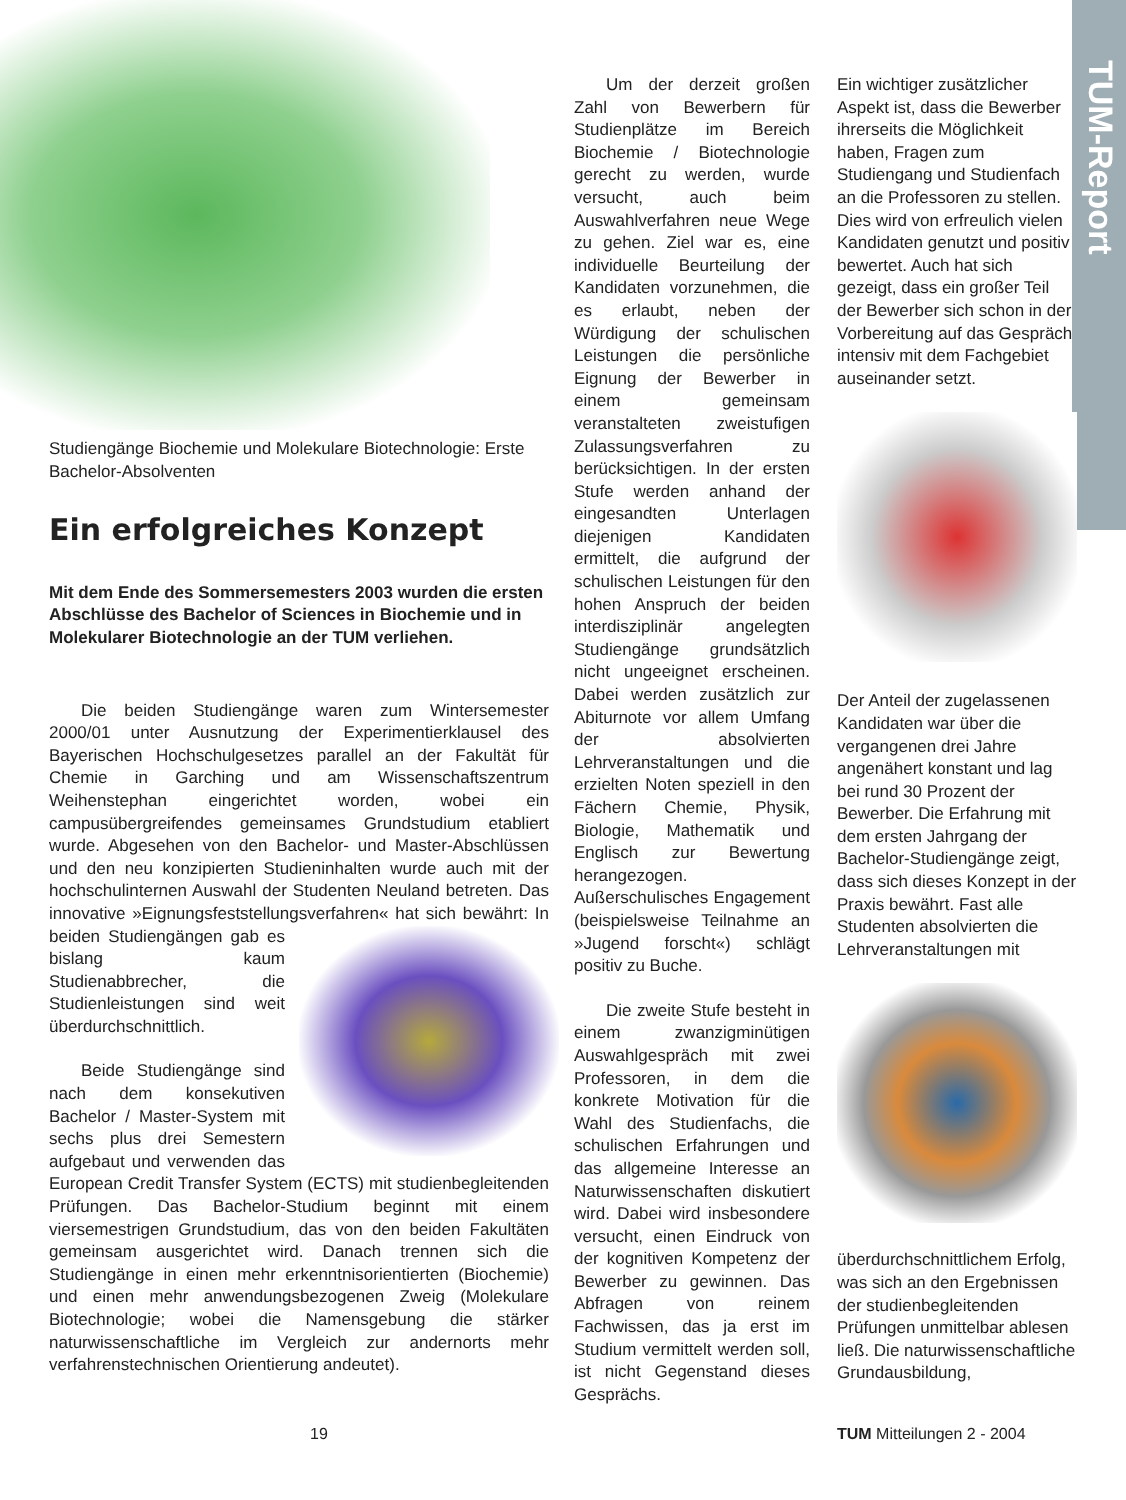TUM-Report
Studiengänge Biochemie und Molekulare Biotechnologie: Erste Bachelor-Absolventen
Ein erfolgreiches Konzept
Mit dem Ende des Sommersemesters 2003 wurden die ersten Abschlüsse des Bachelor of Sciences in Biochemie und in Molekularer Biotechnologie an der TUM verliehen.
Die beiden Studiengänge waren zum Wintersemester 2000/01 unter Ausnutzung der Experimentierklausel des Bayerischen Hochschulgesetzes parallel an der Fakultät für Chemie in Garching und am Wissenschaftszentrum Weihenstephan eingerichtet worden, wobei ein campusübergreifendes gemeinsames Grundstudium etabliert wurde. Abgesehen von den Bachelor- und Master-Abschlüssen und den neu konzipierten Studieninhalten wurde auch mit der hochschulinternen Auswahl der Studenten Neuland betreten. Das innovative »Eignungsfeststellungsverfahren« hat sich bewährt: In beiden Studiengängen gab es bislang kaum Studienabbrecher, die Studienleistungen sind weit überdurchschnittlich.
Beide Studiengänge sind nach dem konsekutiven Bachelor / Master-System mit sechs plus drei Semestern aufgebaut und verwenden das European Credit Transfer System (ECTS) mit studienbegleitenden Prüfungen. Das Bachelor-Studium beginnt mit einem viersemestrigen Grundstudium, das von den beiden Fakultäten gemeinsam ausgerichtet wird. Danach trennen sich die Studiengänge in einen mehr erkenntnisorientierten (Biochemie) und einen mehr anwendungsbezogenen Zweig (Molekulare Biotechnologie; wobei die Namensgebung die stärker naturwissenschaftliche im Vergleich zur andernorts mehr verfahrenstechnischen Orientierung andeutet).
Um der derzeit großen Zahl von Bewerbern für Studienplätze im Bereich Biochemie / Biotechnologie gerecht zu werden, wurde versucht, auch beim Auswahlverfahren neue Wege zu gehen. Ziel war es, eine individuelle Beurteilung der Kandidaten vorzunehmen, die es erlaubt, neben der Würdigung der schulischen Leistungen die persönliche Eignung der Bewerber in einem gemeinsam veranstalteten zweistufigen Zulassungsverfahren zu berücksichtigen. In der ersten Stufe werden anhand der eingesandten Unterlagen diejenigen Kandidaten ermittelt, die aufgrund der schulischen Leistungen für den hohen Anspruch der beiden interdisziplinär angelegten Studiengänge grundsätzlich nicht ungeeignet erscheinen. Dabei werden zusätzlich zur Abiturnote vor allem Umfang der absolvierten Lehrveranstaltungen und die erzielten Noten speziell in den Fächern Chemie, Physik, Biologie, Mathematik und Englisch zur Bewertung herangezogen. Außerschulisches Engagement (beispielsweise Teilnahme an »Jugend forscht«) schlägt positiv zu Buche.
Die zweite Stufe besteht in einem zwanzigminütigen Auswahlgespräch mit zwei Professoren, in dem die konkrete Motivation für die Wahl des Studienfachs, die schulischen Erfahrungen und das allgemeine Interesse an Naturwissenschaften diskutiert wird. Dabei wird insbesondere versucht, einen Eindruck von der kognitiven Kompetenz der Bewerber zu gewinnen. Das Abfragen von reinem Fachwissen, das ja erst im Studium vermittelt werden soll, ist nicht Gegenstand dieses Gesprächs.
Ein wichtiger zusätzlicher Aspekt ist, dass die Bewerber ihrerseits die Möglichkeit haben, Fragen zum Studiengang und Studienfach an die Professoren zu stellen. Dies wird von erfreulich vielen Kandidaten genutzt und positiv bewertet. Auch hat sich gezeigt, dass ein großer Teil der Bewerber sich schon in der Vorbereitung auf das Gespräch intensiv mit dem Fachgebiet auseinander setzt.
Der Anteil der zugelassenen Kandidaten war über die vergangenen drei Jahre angenähert konstant und lag bei rund 30 Prozent der Bewerber. Die Erfahrung mit dem ersten Jahrgang der Bachelor-Studiengänge zeigt, dass sich dieses Konzept in der Praxis bewährt. Fast alle Studenten absolvierten die Lehrveranstaltungen mit
überdurchschnittlichem Erfolg, was sich an den Ergebnissen der studienbegleitenden Prüfungen unmittelbar ablesen ließ. Die naturwissenschaftliche Grundausbildung,
19 TUM Mitteilungen 2 - 2004